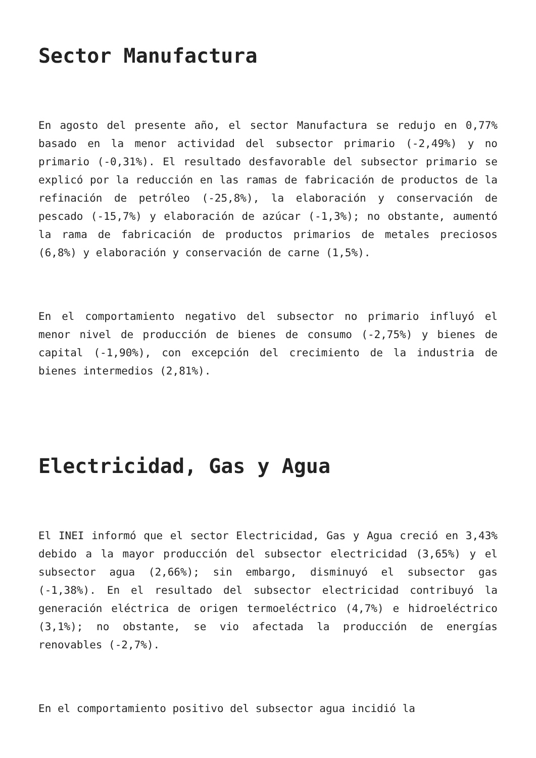Sector Manufactura
En agosto del presente año, el sector Manufactura se redujo en 0,77% basado en la menor actividad del subsector primario (-2,49%) y no primario (-0,31%). El resultado desfavorable del subsector primario se explicó por la reducción en las ramas de fabricación de productos de la refinación de petróleo (-25,8%), la elaboración y conservación de pescado (-15,7%) y elaboración de azúcar (-1,3%); no obstante, aumentó la rama de fabricación de productos primarios de metales preciosos (6,8%) y elaboración y conservación de carne (1,5%).
En el comportamiento negativo del subsector no primario influyó el menor nivel de producción de bienes de consumo (-2,75%) y bienes de capital (-1,90%), con excepción del crecimiento de la industria de bienes intermedios (2,81%).
Electricidad, Gas y Agua
El INEI informó que el sector Electricidad, Gas y Agua creció en 3,43% debido a la mayor producción del subsector electricidad (3,65%) y el subsector agua (2,66%); sin embargo, disminuyó el subsector gas (-1,38%). En el resultado del subsector electricidad contribuyó la generación eléctrica de origen termoeléctrico (4,7%) e hidroeléctrico (3,1%); no obstante, se vio afectada la producción de energías renovables (-2,7%).
En el comportamiento positivo del subsector agua incidió la